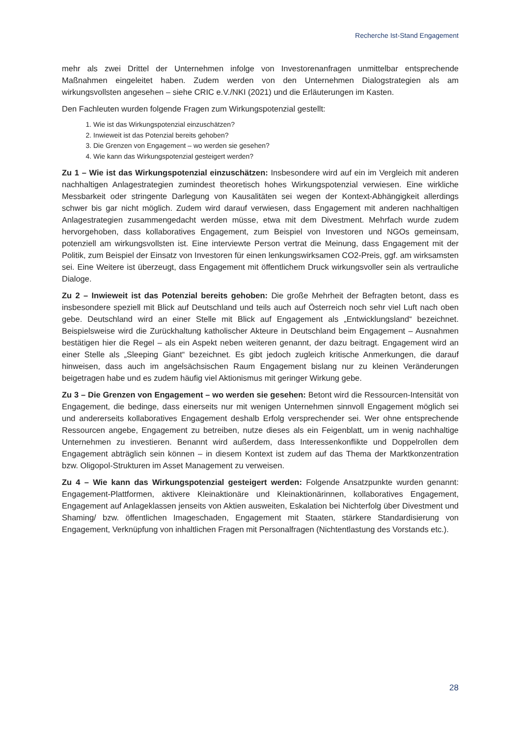Recherche Ist-Stand Engagement
mehr als zwei Drittel der Unternehmen infolge von Investorenanfragen unmittelbar entsprechende Maßnahmen eingeleitet haben. Zudem werden von den Unternehmen Dialogstrategien als am wirkungsvollsten angesehen – siehe CRIC e.V./NKI (2021) und die Erläuterungen im Kasten.
Den Fachleuten wurden folgende Fragen zum Wirkungspotenzial gestellt:
1. Wie ist das Wirkungspotenzial einzuschätzen?
2. Inwieweit ist das Potenzial bereits gehoben?
3. Die Grenzen von Engagement – wo werden sie gesehen?
4. Wie kann das Wirkungspotenzial gesteigert werden?
Zu 1 – Wie ist das Wirkungspotenzial einzuschätzen: Insbesondere wird auf ein im Vergleich mit anderen nachhaltigen Anlagestrategien zumindest theoretisch hohes Wirkungspotenzial verwiesen. Eine wirkliche Messbarkeit oder stringente Darlegung von Kausalitäten sei wegen der Kontext-Abhängigkeit allerdings schwer bis gar nicht möglich. Zudem wird darauf verwiesen, dass Engagement mit anderen nachhaltigen Anlagestrategien zusammengedacht werden müsse, etwa mit dem Divestment. Mehrfach wurde zudem hervorgehoben, dass kollaboratives Engagement, zum Beispiel von Investoren und NGOs gemeinsam, potenziell am wirkungsvollsten ist. Eine interviewte Person vertrat die Meinung, dass Engagement mit der Politik, zum Beispiel der Einsatz von Investoren für einen lenkungswirksamen CO2-Preis, ggf. am wirksamsten sei. Eine Weitere ist überzeugt, dass Engagement mit öffentlichem Druck wirkungsvoller sein als vertrauliche Dialoge.
Zu 2 – Inwieweit ist das Potenzial bereits gehoben: Die große Mehrheit der Befragten betont, dass es insbesondere speziell mit Blick auf Deutschland und teils auch auf Österreich noch sehr viel Luft nach oben gebe. Deutschland wird an einer Stelle mit Blick auf Engagement als „Entwicklungsland“ bezeichnet. Beispielsweise wird die Zurückhaltung katholischer Akteure in Deutschland beim Engagement – Ausnahmen bestätigen hier die Regel – als ein Aspekt neben weiteren genannt, der dazu beitragt. Engagement wird an einer Stelle als „Sleeping Giant“ bezeichnet. Es gibt jedoch zugleich kritische Anmerkungen, die darauf hinweisen, dass auch im angelsächsischen Raum Engagement bislang nur zu kleinen Veränderungen beigetragen habe und es zudem häufig viel Aktionismus mit geringer Wirkung gebe.
Zu 3 – Die Grenzen von Engagement – wo werden sie gesehen: Betont wird die Ressourcen-Intensität von Engagement, die bedinge, dass einerseits nur mit wenigen Unternehmen sinnvoll Engagement möglich sei und andererseits kollaboratives Engagement deshalb Erfolg versprechender sei. Wer ohne entsprechende Ressourcen angebe, Engagement zu betreiben, nutze dieses als ein Feigenblatt, um in wenig nachhaltige Unternehmen zu investieren. Benannt wird außerdem, dass Interessenkonflikte und Doppelrollen dem Engagement abträglich sein können – in diesem Kontext ist zudem auf das Thema der Marktkonzentration bzw. Oligopol-Strukturen im Asset Management zu verweisen.
Zu 4 – Wie kann das Wirkungspotenzial gesteigert werden: Folgende Ansatzpunkte wurden genannt: Engagement-Plattformen, aktivere Kleinaktionäre und Kleinaktionärinnen, kollaboratives Engagement, Engagement auf Anlageklassen jenseits von Aktien ausweiten, Eskalation bei Nichterfolg über Divestment und Shaming/ bzw. öffentlichen Imageschaden, Engagement mit Staaten, stärkere Standardisierung von Engagement, Verknüpfung von inhaltlichen Fragen mit Personalfragen (Nichtentlastung des Vorstands etc.).
28